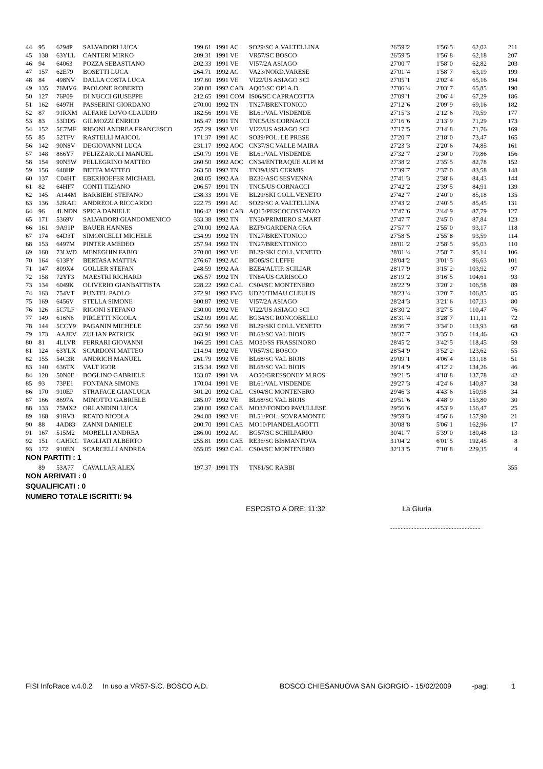| 44 | 95 | 6294P | SALVADORI LUCA | 199.61 | 1991 AC | SO29/SC A.VALTELLINA | 26'59"2 | 1'56"5 | 62,02 | 211 |
| 45 | 138 | 63YLL | CANTERI MIRKO | 209.31 | 1991 VE | VR57/SC BOSCO | 26'59"5 | 1'56"8 | 62,18 | 207 |
| 46 | 94 | 64063 | POZZA SEBASTIANO | 202.33 | 1991 VE | VI57/2A ASIAGO | 27'00"7 | 1'58"0 | 62,82 | 203 |
| 47 | 157 | 62E79 | BOSETTI LUCA | 264.71 | 1992 AC | VA23/NORD.VARESE | 27'01"4 | 1'58"7 | 63,19 | 199 |
| 48 | 84 | 498NV | DALLA COSTA LUCA | 197.60 | 1991 VE | VI22/US ASIAGO SCI | 27'05"1 | 2'02"4 | 65,16 | 194 |
| 49 | 135 | 76MV6 | PAOLONE ROBERTO | 230.00 | 1992 CAB | AQ05/SC OPI A.D. | 27'06"4 | 2'03"7 | 65,85 | 190 |
| 50 | 127 | 76P09 | DI NUCCI GIUSEPPE | 212.65 | 1991 COM | IS06/SC CAPRACOTTA | 27'09"1 | 2'06"4 | 67,29 | 186 |
| 51 | 162 | 6497H | PASSERINI GIORDANO | 270.00 | 1992 TN | TN27/BRENTONICO | 27'12"6 | 2'09"9 | 69,16 | 182 |
| 52 | 87 | 91RXM | ALFARE LOVO CLAUDIO | 182.56 | 1991 VE | BL61/VAL VISDENDE | 27'15"3 | 2'12"6 | 70,59 | 177 |
| 53 | 83 | 53DD5 | GILMOZZI ENRICO | 165.47 | 1991 TN | TNC5/US CORNACCI | 27'16"6 | 2'13"9 | 71,29 | 173 |
| 54 | 152 | 5C7MF | RIGONI ANDREA FRANCESCO | 257.29 | 1992 VE | VI22/US ASIAGO SCI | 27'17"5 | 2'14"8 | 71,76 | 169 |
| 55 | 85 | 52TFV | RASTELLI MAICOL | 171.37 | 1991 AC | SO39/POL. LE PRESE | 27'20"7 | 2'18"0 | 73,47 | 165 |
| 56 | 142 | 90N8V | DEGIOVANNI LUCA | 231.17 | 1992 AOC | CN37/SC VALLE MAIRA | 27'23"3 | 2'20"6 | 74,85 | 161 |
| 57 | 148 | 866Y7 | PELIZZAROLI MANUEL | 250.79 | 1991 VE | BL61/VAL VISDENDE | 27'32"7 | 2'30"0 | 79,86 | 156 |
| 58 | 154 | 90N5W | PELLEGRINO MATTEO | 260.50 | 1992 AOC | CN34/ENTRAQUE ALPI M | 27'38"2 | 2'35"5 | 82,78 | 152 |
| 59 | 156 | 648HP | BETTA MATTEO | 263.58 | 1992 TN | TN19/USD CERMIS | 27'39"7 | 2'37"0 | 83,58 | 148 |
| 60 | 137 | C04HT | EBERHOEFER MICHAEL | 208.05 | 1992 AA | BZ36/ASC SESVENNA | 27'41"3 | 2'38"6 | 84,43 | 144 |
| 61 | 82 | 64HF7 | CONTI TIZIANO | 206.57 | 1991 TN | TNC5/US CORNACCI | 27'42"2 | 2'39"5 | 84,91 | 139 |
| 62 | 145 | A144M | BARBIERI STEFANO | 238.33 | 1991 VE | BL29/SKI COLL.VENETO | 27'42"7 | 2'40"0 | 85,18 | 135 |
| 63 | 136 | 52RAC | ANDREOLA RICCARDO | 222.75 | 1991 AC | SO29/SC A.VALTELLINA | 27'43"2 | 2'40"5 | 85,45 | 131 |
| 64 | 96 | 4LNDN | SPICA DANIELE | 186.42 | 1991 CAB | AQ15/PESCOCOSTANZO | 27'47"6 | 2'44"9 | 87,79 | 127 |
| 65 | 171 | 5369V | SALVADORI GIANDOMENICO | 333.38 | 1992 TN | TN30/PRIMIERO S.MART | 27'47"7 | 2'45"0 | 87,84 | 123 |
| 66 | 161 | 9A91P | BAUER HANNES | 270.00 | 1992 AA | BZF9/GARDENA GRA | 27'57"7 | 2'55"0 | 93,17 | 118 |
| 67 | 174 | 64D3T | SIMONCELLI MICHELE | 234.99 | 1992 TN | TN27/BRENTONICO | 27'58"5 | 2'55"8 | 93,59 | 114 |
| 68 | 153 | 6497M | PINTER AMEDEO | 257.94 | 1992 TN | TN27/BRENTONICO | 28'01"2 | 2'58"5 | 95,03 | 110 |
| 69 | 160 | 73LWD | MENEGHIN FABIO | 270.00 | 1992 VE | BL29/SKI COLL.VENETO | 28'01"4 | 2'58"7 | 95,14 | 106 |
| 70 | 164 | 613PY | BERTASA MATTIA | 276.67 | 1992 AC | BG05/SC LEFFE | 28'04"2 | 3'01"5 | 96,63 | 101 |
| 71 | 147 | 809X4 | GOLLER STEFAN | 248.59 | 1992 AA | BZE4/ALTIP. SCILIAR | 28'17"9 | 3'15"2 | 103,92 | 97 |
| 72 | 158 | 72YF3 | MAESTRI RICHARD | 265.57 | 1992 TN | TN84/US CARISOLO | 28'19"2 | 3'16"5 | 104,61 | 93 |
| 73 | 134 | 6049K | OLIVERIO GIANBATTISTA | 228.22 | 1992 CAL | CS04/SC MONTENERO | 28'22"9 | 3'20"2 | 106,58 | 89 |
| 74 | 163 | 754VT | PUNTEL PAOLO | 272.91 | 1992 FVG | UD20/TIMAU CLEULIS | 28'23"4 | 3'20"7 | 106,85 | 85 |
| 75 | 169 | 6456V | STELLA SIMONE | 300.87 | 1992 VE | VI57/2A ASIAGO | 28'24"3 | 3'21"6 | 107,33 | 80 |
| 76 | 126 | 5C7LF | RIGONI STEFANO | 230.00 | 1992 VE | VI22/US ASIAGO SCI | 28'30"2 | 3'27"5 | 110,47 | 76 |
| 77 | 149 | 616N6 | PIRLETTI NICOLA | 252.09 | 1991 AC | BG34/SC RONCOBELLO | 28'31"4 | 3'28"7 | 111,11 | 72 |
| 78 | 144 | 5CCY9 | PAGANIN MICHELE | 237.56 | 1992 VE | BL29/SKI COLL.VENETO | 28'36"7 | 3'34"0 | 113,93 | 68 |
| 79 | 173 | AAJEV | ZULIAN PATRICK | 363.91 | 1992 VE | BL68/SC VAL BIOIS | 28'37"7 | 3'35"0 | 114,46 | 63 |
| 80 | 81 | 4LLVR | FERRARI GIOVANNI | 166.25 | 1991 CAE | MO30/SS FRASSINORO | 28'45"2 | 3'42"5 | 118,45 | 59 |
| 81 | 124 | 63YLX | SCARDONI MATTEO | 214.94 | 1992 VE | VR57/SC BOSCO | 28'54"9 | 3'52"2 | 123,62 | 55 |
| 82 | 155 | 54C3R | ANDRICH MANUEL | 261.79 | 1992 VE | BL68/SC VAL BIOIS | 29'09"1 | 4'06"4 | 131,18 | 51 |
| 83 | 140 | 636TX | VALT IGOR | 215.34 | 1992 VE | BL68/SC VAL BIOIS | 29'14"9 | 4'12"2 | 134,26 | 46 |
| 84 | 120 | 50N0E | BOGLINO GABRIELE | 133.07 | 1991 VA | AO50/GRESSONEY M.ROS | 29'21"5 | 4'18"8 | 137,78 | 42 |
| 85 | 93 | 73PE1 | FONTANA SIMONE | 170.04 | 1991 VE | BL61/VAL VISDENDE | 29'27"3 | 4'24"6 | 140,87 | 38 |
| 86 | 170 | 910EP | STRAFACE GIANLUCA | 301.20 | 1992 CAL | CS04/SC MONTENERO | 29'46"3 | 4'43"6 | 150,98 | 34 |
| 87 | 166 | 8697A | MINOTTO GABRIELE | 285.07 | 1992 VE | BL68/SC VAL BIOIS | 29'51"6 | 4'48"9 | 153,80 | 30 |
| 88 | 133 | 75MX2 | ORLANDINI LUCA | 230.00 | 1992 CAE | MO37/FONDO PAVULLESE | 29'56"6 | 4'53"9 | 156,47 | 25 |
| 89 | 168 | 91RV3 | REATO NICOLA | 294.08 | 1992 VE | BL51/POL. SOVRAMONTE | 29'59"3 | 4'56"6 | 157,90 | 21 |
| 90 | 88 | 4AD83 | ZANNI DANIELE | 200.70 | 1991 CAE | MO10/PIANDELAGOTTI | 30'08"8 | 5'06"1 | 162,96 | 17 |
| 91 | 167 | 515M2 | MORELLI ANDREA | 286.00 | 1992 AC | BG57/SC SCHILPARIO | 30'41"7 | 5'39"0 | 180,48 | 13 |
| 92 | 151 | CAHKC | TAGLIATI ALBERTO | 255.81 | 1991 CAE | RE36/SC BISMANTOVA | 31'04"2 | 6'01"5 | 192,45 | 8 |
| 93 | 172 | 910EN | SCARCELLI ANDREA | 355.05 | 1992 CAL | CS04/SC MONTENERO | 32'13"5 | 7'10"8 | 229,35 | 4 |
NON PARTITI : 1
| | 89 | 53A77 | CAVALLAR ALEX | 197.37 | 1991 TN | TN81/SC RABBI | | | | 355 |
NON ARRIVATI : 0
SQUALIFICATI : 0
NUMERO TOTALE ISCRITTI: 94
ESPOSTO A ORE: 11:32 La Giuria
.........................................................
FISI InfoRace v.4.0.2 In uso a VR57-S.C. BOSCO A.D. BOSCO CHIESANUOVA SAN GIORGIO - 15/02/2009 -pag. 1